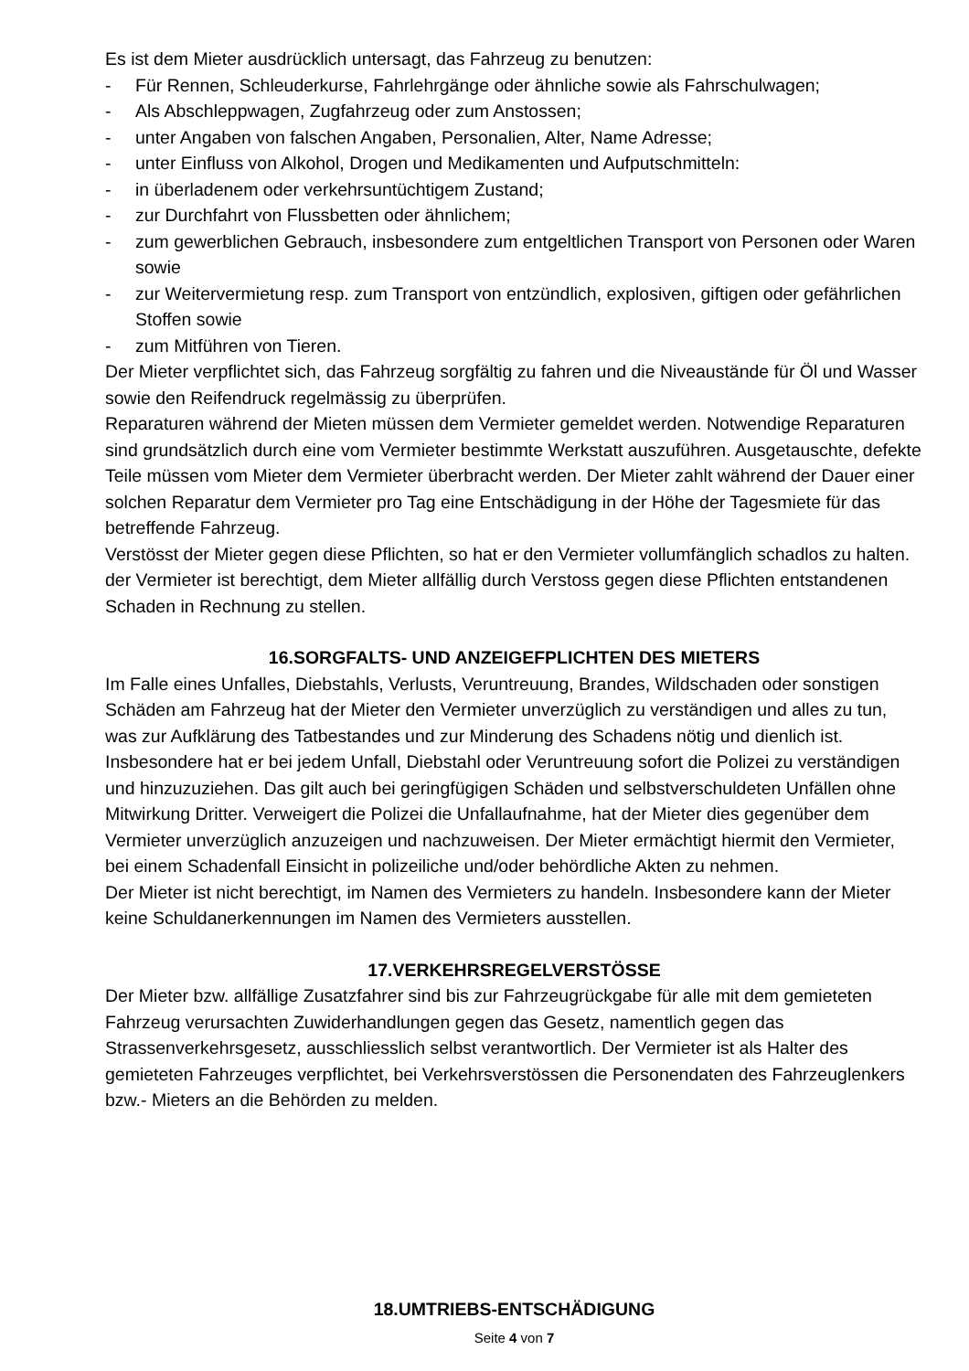Es ist dem Mieter ausdrücklich untersagt, das Fahrzeug zu benutzen:
- Für Rennen, Schleuderkurse, Fahrlehrgänge oder ähnliche sowie als Fahrschulwagen;
- Als Abschleppwagen, Zugfahrzeug oder zum Anstossen;
- unter Angaben von falschen Angaben, Personalien, Alter, Name Adresse;
- unter Einfluss von Alkohol, Drogen und Medikamenten und Aufputschmitteln:
- in überladenem oder verkehrsuntüchtigem Zustand;
- zur Durchfahrt von Flussbetten oder ähnlichem;
- zum gewerblichen Gebrauch, insbesondere zum entgeltlichen Transport von Personen oder Waren sowie
- zur Weitervermietung resp. zum Transport von entzündlich, explosiven, giftigen oder gefährlichen Stoffen sowie
- zum Mitführen von Tieren.
Der Mieter verpflichtet sich, das Fahrzeug sorgfältig zu fahren und die Niveaustände für Öl und Wasser sowie den Reifendruck regelmässig zu überprüfen.
Reparaturen während der Mieten müssen dem Vermieter gemeldet werden. Notwendige Reparaturen sind grundsätzlich durch eine vom Vermieter bestimmte Werkstatt auszuführen. Ausgetauschte, defekte Teile müssen vom Mieter dem Vermieter überbracht werden. Der Mieter zahlt während der Dauer einer solchen Reparatur dem Vermieter pro Tag eine Entschädigung in der Höhe der Tagesmiete für das betreffende Fahrzeug.
Verstösst der Mieter gegen diese Pflichten, so hat er den Vermieter vollumfänglich schadlos zu halten. der Vermieter ist berechtigt, dem Mieter allfällig durch Verstoss gegen diese Pflichten entstandenen Schaden in Rechnung zu stellen.
16.SORGFALTS- UND ANZEIGEFPLICHTEN DES MIETERS
Im Falle eines Unfalles, Diebstahls, Verlusts, Veruntreuung, Brandes, Wildschaden oder sonstigen Schäden am Fahrzeug hat der Mieter den Vermieter unverzüglich zu verständigen und alles zu tun, was zur Aufklärung des Tatbestandes und zur Minderung des Schadens nötig und dienlich ist. Insbesondere hat er bei jedem Unfall, Diebstahl oder Veruntreuung sofort die Polizei zu verständigen und hinzuzuziehen. Das gilt auch bei geringfügigen Schäden und selbstverschuldeten Unfällen ohne Mitwirkung Dritter. Verweigert die Polizei die Unfallaufnahme, hat der Mieter dies gegenüber dem Vermieter unverzüglich anzuzeigen und nachzuweisen. Der Mieter ermächtigt hiermit den Vermieter, bei einem Schadenfall Einsicht in polizeiliche und/oder behördliche Akten zu nehmen.
Der Mieter ist nicht berechtigt, im Namen des Vermieters zu handeln. Insbesondere kann der Mieter keine Schuldanerkennungen im Namen des Vermieters ausstellen.
17.VERKEHRSREGELVERSTÖSSE
Der Mieter bzw. allfällige Zusatzfahrer sind bis zur Fahrzeugrückgabe für alle mit dem gemieteten Fahrzeug verursachten Zuwiderhandlungen gegen das Gesetz, namentlich gegen das Strassenverkehrsgesetz, ausschliesslich selbst verantwortlich. Der Vermieter ist als Halter des gemieteten Fahrzeuges verpflichtet, bei Verkehrsverstössen die Personendaten des Fahrzeuglenkers bzw.- Mieters an die Behörden zu melden.
18.UMTRIEBS-ENTSCHÄDIGUNG
Seite 4 von 7